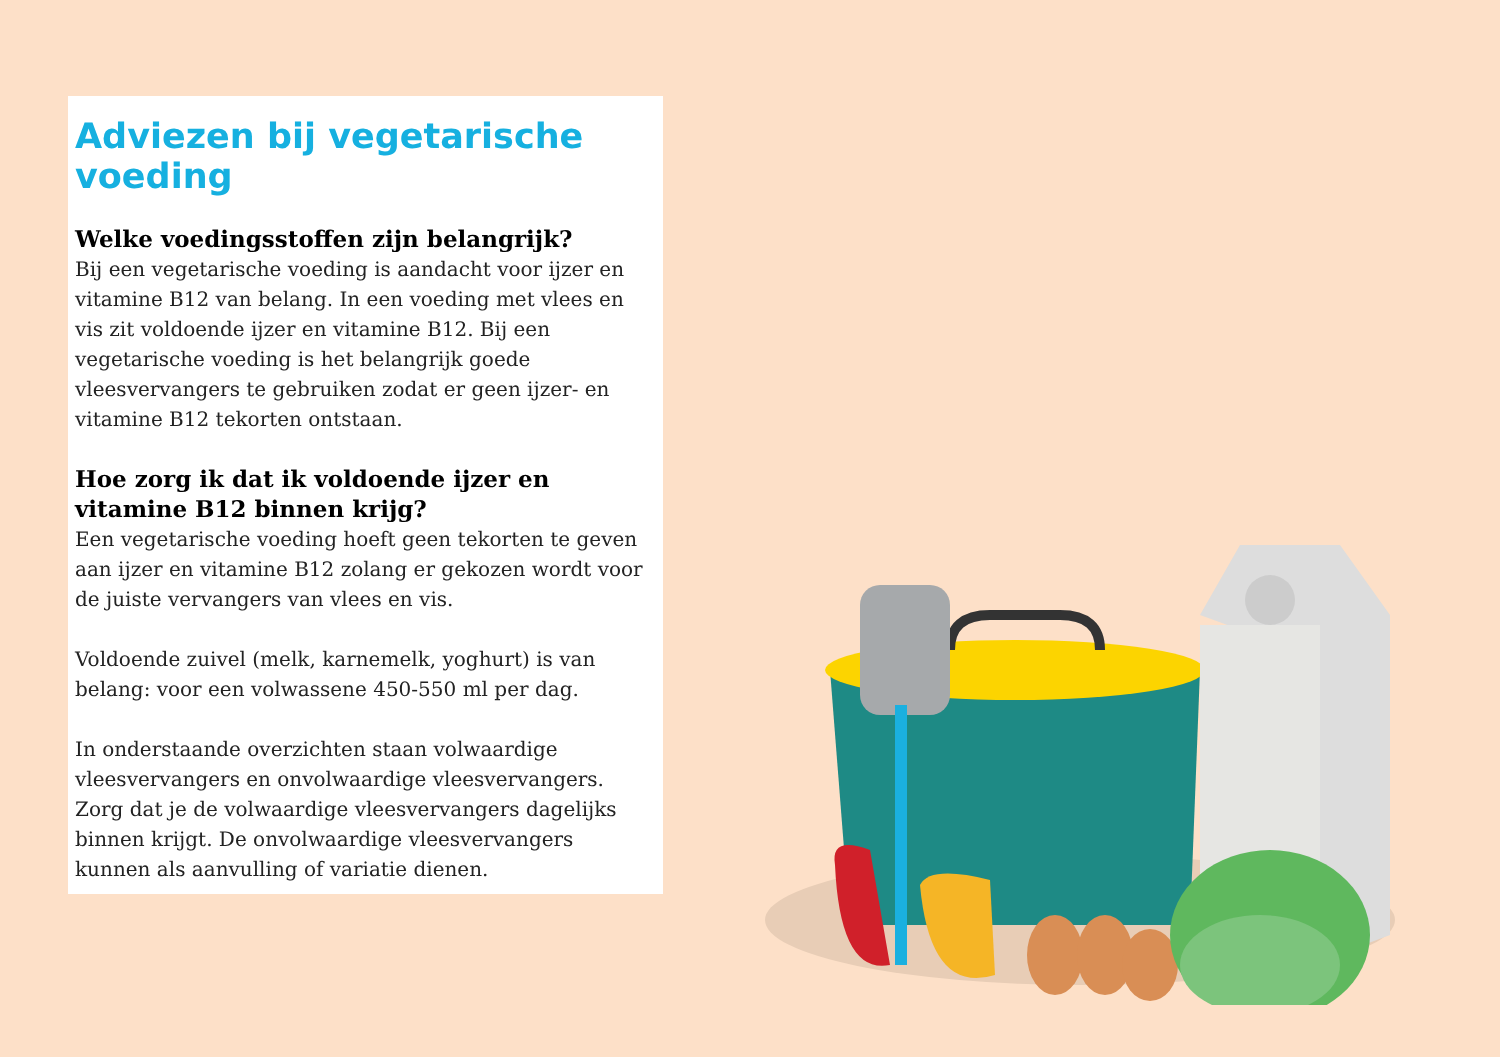Adviezen bij vegetarische voeding
Welke voedingsstoffen zijn belangrijk?
Bij een vegetarische voeding is aandacht voor ijzer en vitamine B12 van belang. In een voeding met vlees en vis zit voldoende ijzer en vitamine B12. Bij een vegetarische voeding is het belangrijk goede vleesvervangers te gebruiken zodat er geen ijzer- en vitamine B12 tekorten ontstaan.
Hoe zorg ik dat ik voldoende ijzer en vitamine B12 binnen krijg?
Een vegetarische voeding hoeft geen tekorten te geven aan ijzer en vitamine B12 zolang er gekozen wordt voor de juiste vervangers van vlees en vis.
Voldoende zuivel (melk, karnemelk, yoghurt) is van belang: voor een volwassene 450-550 ml per dag.
In onderstaande overzichten staan volwaardige vleesvervangers en onvolwaardige vleesvervangers. Zorg dat je de volwaardige vleesvervangers dagelijks binnen krijgt. De onvolwaardige vleesvervangers kunnen als aanvulling of variatie dienen.